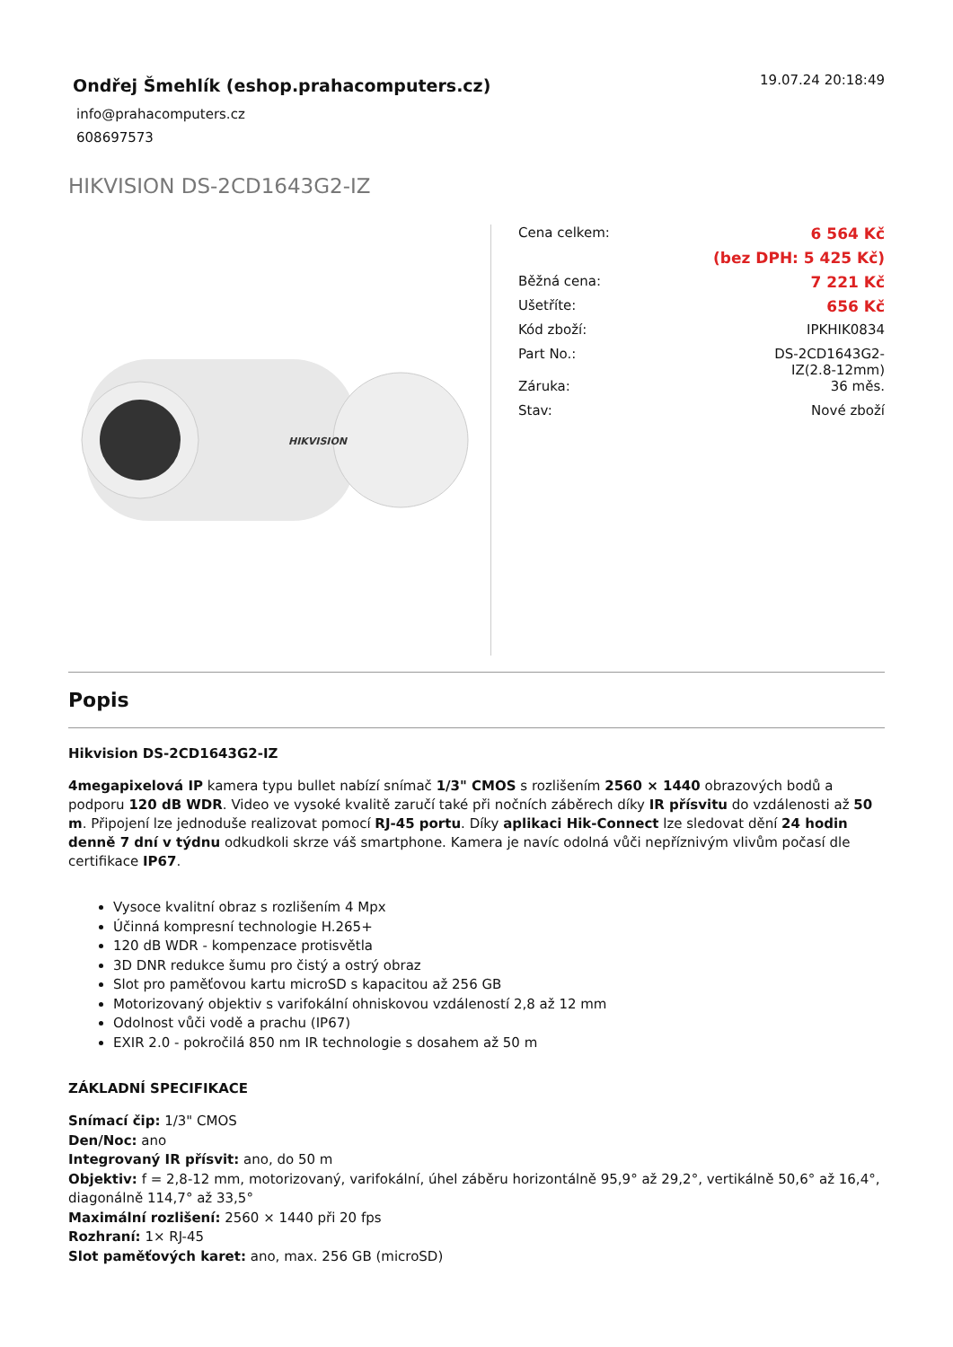Ondřej Šmehlík (eshop.prahacomputers.cz)
info@prahacomputers.cz
608697573
19.07.24 20:18:49
HIKVISION DS-2CD1643G2-IZ
HIKVISION
| Cena celkem: | 6 564 Kč |
| | (bez DPH: 5 425 Kč) |
| Běžná cena: | 7 221 Kč |
| Ušetříte: | 656 Kč |
| Kód zboží: | IPKHIK0834 |
| Part No.: | DS-2CD1643G2- IZ(2.8-12mm) |
| Záruka: | 36 měs. |
| Stav: | Nové zboží |
Popis
Hikvision DS-2CD1643G2-IZ
4megapixelová IP kamera typu bullet nabízí snímač 1/3" CMOS s rozlišením 2560 × 1440 obrazových bodů a podporu 120 dB WDR. Video ve vysoké kvalitě zaručí také při nočních záběrech díky IR přísvitu do vzdálenosti až 50 m. Připojení lze jednoduše realizovat pomocí RJ-45 portu. Díky aplikaci Hik-Connect lze sledovat dění 24 hodin denně 7 dní v týdnu odkudkoli skrze váš smartphone. Kamera je navíc odolná vůči nepříznivým vlivům počasí dle certifikace IP67.
Vysoce kvalitní obraz s rozlišením 4 Mpx
Účinná kompresní technologie H.265+
120 dB WDR - kompenzace protisvětla
3D DNR redukce šumu pro čistý a ostrý obraz
Slot pro paměťovou kartu microSD s kapacitou až 256 GB
Motorizovaný objektiv s varifokální ohniskovou vzdáleností 2,8 až 12 mm
Odolnost vůči vodě a prachu (IP67)
EXIR 2.0 - pokročilá 850 nm IR technologie s dosahem až 50 m
ZÁKLADNÍ SPECIFIKACE
Snímací čip: 1/3" CMOS
Den/Noc: ano
Integrovaný IR přísvit: ano, do 50 m
Objektiv: f = 2,8-12 mm, motorizovaný, varifokální, úhel záběru horizontálně 95,9° až 29,2°, vertikálně 50,6° až 16,4°, diagonálně 114,7° až 33,5°
Maximální rozlišení: 2560 × 1440 při 20 fps
Rozhraní: 1× RJ-45
Slot paměťových karet: ano, max. 256 GB (microSD)